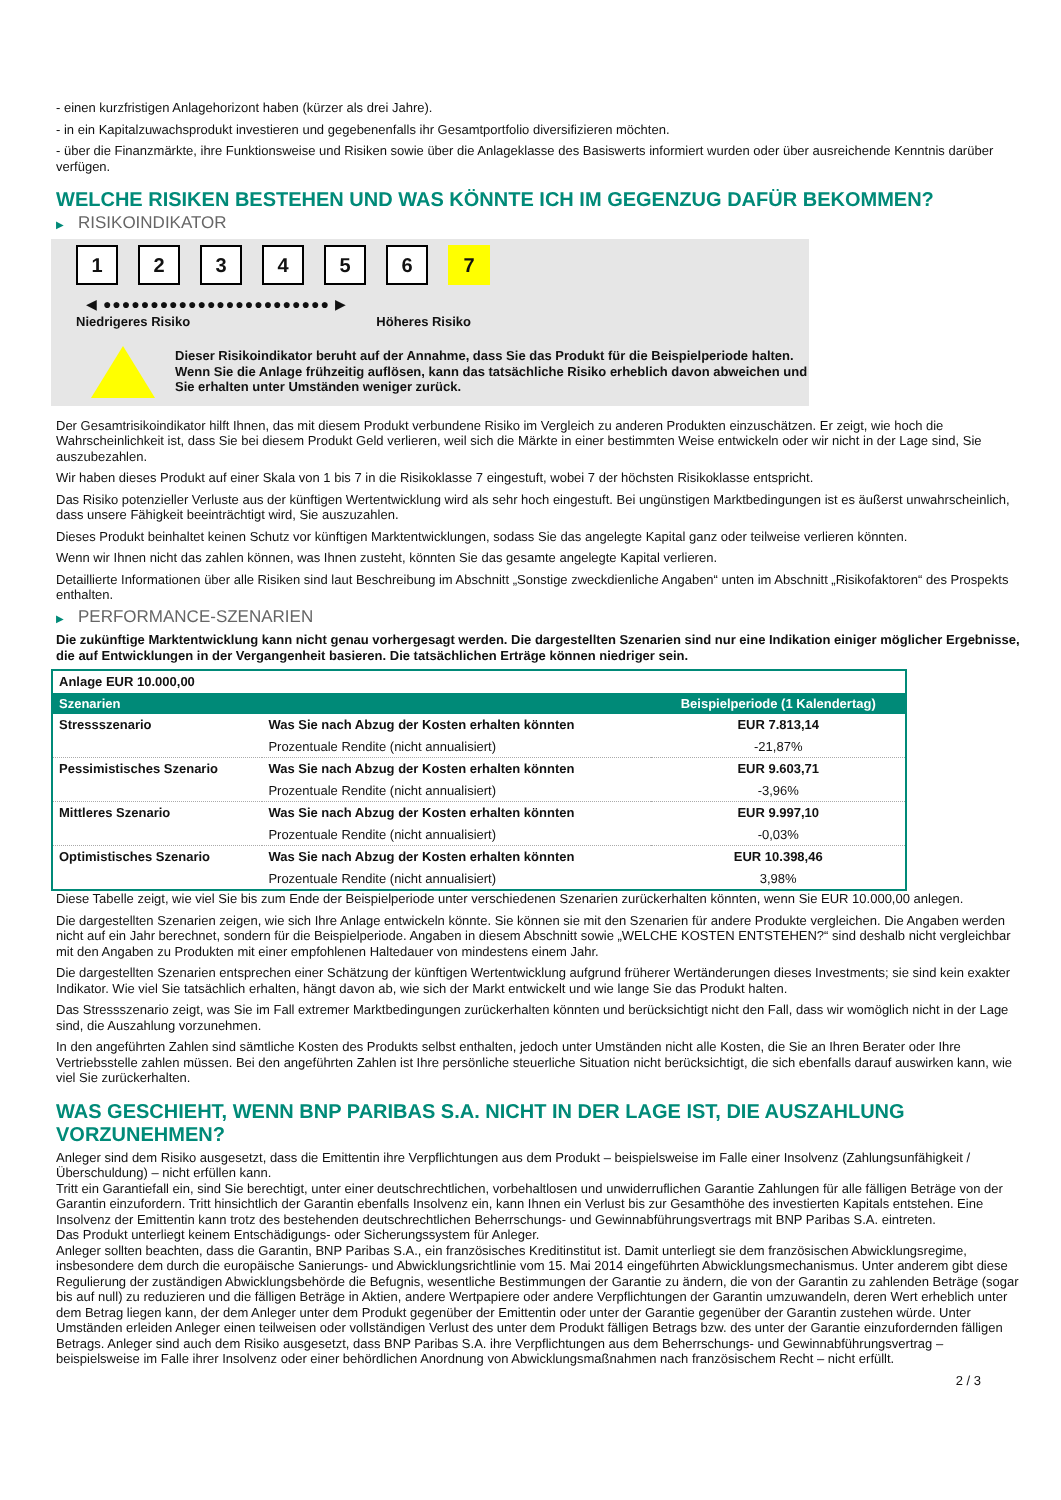- einen kurzfristigen Anlagehorizont haben (kürzer als drei Jahre).
- in ein Kapitalzuwachsprodukt investieren und gegebenenfalls ihr Gesamtportfolio diversifizieren möchten.
- über die Finanzmärkte, ihre Funktionsweise und Risiken sowie über die Anlageklasse des Basiswerts informiert wurden oder über ausreichende Kenntnis darüber verfügen.
WELCHE RISIKEN BESTEHEN UND WAS KÖNNTE ICH IM GEGENZUG DAFÜR BEKOMMEN?
▶ RISIKOINDIKATOR
1 2 3 4 5 6 7
◀ ●●●●●●●●●●●●●●●●●●●●●●●● ▶
Niedrigeres Risiko Höheres Risiko
Dieser Risikoindikator beruht auf der Annahme, dass Sie das Produkt für die Beispielperiode halten.
Wenn Sie die Anlage frühzeitig auflösen, kann das tatsächliche Risiko erheblich davon abweichen und Sie erhalten unter Umständen weniger zurück.
Der Gesamtrisikoindikator hilft Ihnen, das mit diesem Produkt verbundene Risiko im Vergleich zu anderen Produkten einzuschätzen. Er zeigt, wie hoch die Wahrscheinlichkeit ist, dass Sie bei diesem Produkt Geld verlieren, weil sich die Märkte in einer bestimmten Weise entwickeln oder wir nicht in der Lage sind, Sie auszubezahlen.
Wir haben dieses Produkt auf einer Skala von 1 bis 7 in die Risikoklasse 7 eingestuft, wobei 7 der höchsten Risikoklasse entspricht.
Das Risiko potenzieller Verluste aus der künftigen Wertentwicklung wird als sehr hoch eingestuft. Bei ungünstigen Marktbedingungen ist es äußerst unwahrscheinlich, dass unsere Fähigkeit beeinträchtigt wird, Sie auszuzahlen.
Dieses Produkt beinhaltet keinen Schutz vor künftigen Marktentwicklungen, sodass Sie das angelegte Kapital ganz oder teilweise verlieren könnten.
Wenn wir Ihnen nicht das zahlen können, was Ihnen zusteht, könnten Sie das gesamte angelegte Kapital verlieren.
Detaillierte Informationen über alle Risiken sind laut Beschreibung im Abschnitt „Sonstige zweckdienliche Angaben“ unten im Abschnitt „Risikofaktoren“ des Prospekts enthalten.
▶ PERFORMANCE-SZENARIEN
Die zukünftige Marktentwicklung kann nicht genau vorhergesagt werden. Die dargestellten Szenarien sind nur eine Indikation einiger möglicher Ergebnisse, die auf Entwicklungen in der Vergangenheit basieren. Die tatsächlichen Erträge können niedriger sein.
| Anlage EUR 10.000,00 | | |
| Szenarien | | Beispielperiode (1 Kalendertag) |
| Stressszenario | Was Sie nach Abzug der Kosten erhalten könnten | EUR 7.813,14 |
| | Prozentuale Rendite (nicht annualisiert) | -21,87% |
| Pessimistisches Szenario | Was Sie nach Abzug der Kosten erhalten könnten | EUR 9.603,71 |
| | Prozentuale Rendite (nicht annualisiert) | -3,96% |
| Mittleres Szenario | Was Sie nach Abzug der Kosten erhalten könnten | EUR 9.997,10 |
| | Prozentuale Rendite (nicht annualisiert) | -0,03% |
| Optimistisches Szenario | Was Sie nach Abzug der Kosten erhalten könnten | EUR 10.398,46 |
| | Prozentuale Rendite (nicht annualisiert) | 3,98% |
Diese Tabelle zeigt, wie viel Sie bis zum Ende der Beispielperiode unter verschiedenen Szenarien zurückerhalten könnten, wenn Sie EUR 10.000,00 anlegen.
Die dargestellten Szenarien zeigen, wie sich Ihre Anlage entwickeln könnte. Sie können sie mit den Szenarien für andere Produkte vergleichen. Die Angaben werden nicht auf ein Jahr berechnet, sondern für die Beispielperiode. Angaben in diesem Abschnitt sowie „WELCHE KOSTEN ENTSTEHEN?“ sind deshalb nicht vergleichbar mit den Angaben zu Produkten mit einer empfohlenen Haltedauer von mindestens einem Jahr.
Die dargestellten Szenarien entsprechen einer Schätzung der künftigen Wertentwicklung aufgrund früherer Wertänderungen dieses Investments; sie sind kein exakter Indikator. Wie viel Sie tatsächlich erhalten, hängt davon ab, wie sich der Markt entwickelt und wie lange Sie das Produkt halten.
Das Stressszenario zeigt, was Sie im Fall extremer Marktbedingungen zurückerhalten könnten und berücksichtigt nicht den Fall, dass wir womöglich nicht in der Lage sind, die Auszahlung vorzunehmen.
In den angeführten Zahlen sind sämtliche Kosten des Produkts selbst enthalten, jedoch unter Umständen nicht alle Kosten, die Sie an Ihren Berater oder Ihre Vertriebsstelle zahlen müssen. Bei den angeführten Zahlen ist Ihre persönliche steuerliche Situation nicht berücksichtigt, die sich ebenfalls darauf auswirken kann, wie viel Sie zurückerhalten.
WAS GESCHIEHT, WENN BNP PARIBAS S.A. NICHT IN DER LAGE IST, DIE AUSZAHLUNG VORZUNEHMEN?
Anleger sind dem Risiko ausgesetzt, dass die Emittentin ihre Verpflichtungen aus dem Produkt – beispielsweise im Falle einer Insolvenz (Zahlungsunfähigkeit / Überschuldung) – nicht erfüllen kann.
Tritt ein Garantiefall ein, sind Sie berechtigt, unter einer deutschrechtlichen, vorbehaltlosen und unwiderruflichen Garantie Zahlungen für alle fälligen Beträge von der Garantin einzufordern. Tritt hinsichtlich der Garantin ebenfalls Insolvenz ein, kann Ihnen ein Verlust bis zur Gesamthöhe des investierten Kapitals entstehen. Eine Insolvenz der Emittentin kann trotz des bestehenden deutschrechtlichen Beherrschungs- und Gewinnabführungsvertrags mit BNP Paribas S.A. eintreten.
Das Produkt unterliegt keinem Entschädigungs- oder Sicherungssystem für Anleger.
Anleger sollten beachten, dass die Garantin, BNP Paribas S.A., ein französisches Kreditinstitut ist. Damit unterliegt sie dem französischen Abwicklungsregime, insbesondere dem durch die europäische Sanierungs- und Abwicklungsrichtlinie vom 15. Mai 2014 eingeführten Abwicklungsmechanismus. Unter anderem gibt diese Regulierung der zuständigen Abwicklungsbehörde die Befugnis, wesentliche Bestimmungen der Garantie zu ändern, die von der Garantin zu zahlenden Beträge (sogar bis auf null) zu reduzieren und die fälligen Beträge in Aktien, andere Wertpapiere oder andere Verpflichtungen der Garantin umzuwandeln, deren Wert erheblich unter dem Betrag liegen kann, der dem Anleger unter dem Produkt gegenüber der Emittentin oder unter der Garantie gegenüber der Garantin zustehen würde. Unter Umständen erleiden Anleger einen teilweisen oder vollständigen Verlust des unter dem Produkt fälligen Betrags bzw. des unter der Garantie einzufordernden fälligen Betrags. Anleger sind auch dem Risiko ausgesetzt, dass BNP Paribas S.A. ihre Verpflichtungen aus dem Beherrschungs- und Gewinnabführungsvertrag – beispielsweise im Falle ihrer Insolvenz oder einer behördlichen Anordnung von Abwicklungsmaßnahmen nach französischem Recht – nicht erfüllt.
2 / 3